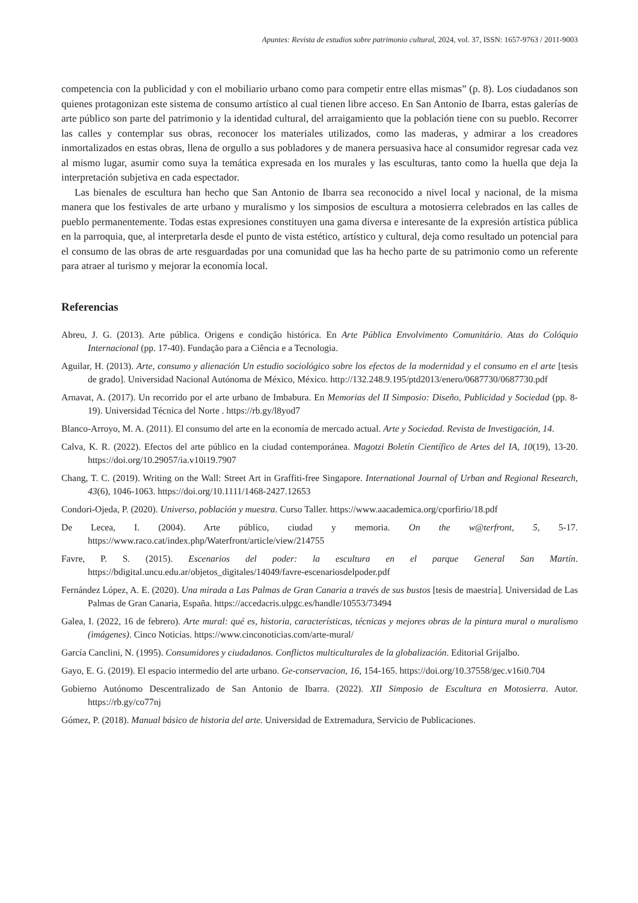Apuntes: Revista de estudios sobre patrimonio cultural, 2024, vol. 37, ISSN: 1657-9763 / 2011-9003
competencia con la publicidad y con el mobiliario urbano como para competir entre ellas mismas” (p. 8). Los ciudadanos son quienes protagonizan este sistema de consumo artístico al cual tienen libre acceso. En San Antonio de Ibarra, estas galerías de arte público son parte del patrimonio y la identidad cultural, del arraigamiento que la población tiene con su pueblo. Recorrer las calles y contemplar sus obras, reconocer los materiales utilizados, como las maderas, y admirar a los creadores inmortalizados en estas obras, llena de orgullo a sus pobladores y de manera persuasiva hace al consumidor regresar cada vez al mismo lugar, asumir como suya la temática expresada en los murales y las esculturas, tanto como la huella que deja la interpretación subjetiva en cada espectador.
Las bienales de escultura han hecho que San Antonio de Ibarra sea reconocido a nivel local y nacional, de la misma manera que los festivales de arte urbano y muralismo y los simposios de escultura a motosierra celebrados en las calles de pueblo permanentemente. Todas estas expresiones constituyen una gama diversa e interesante de la expresión artística pública en la parroquia, que, al interpretarla desde el punto de vista estético, artístico y cultural, deja como resultado un potencial para el consumo de las obras de arte resguardadas por una comunidad que las ha hecho parte de su patrimonio como un referente para atraer al turismo y mejorar la economía local.
Referencias
Abreu, J. G. (2013). Arte pública. Origens e condição histórica. En Arte Pública Envolvimento Comunitário. Atas do Colóquio Internacional (pp. 17-40). Fundação para a Ciência e a Tecnologia.
Aguilar, H. (2013). Arte, consumo y alienación Un estudio sociológico sobre los efectos de la modernidad y el consumo en el arte [tesis de grado]. Universidad Nacional Autónoma de México, México. http://132.248.9.195/ptd2013/enero/0687730/0687730.pdf
Arnavat, A. (2017). Un recorrido por el arte urbano de Imbabura. En Memorias del II Simposio: Diseño, Publicidad y Sociedad (pp. 8-19). Universidad Técnica del Norte . https://rb.gy/l8yod7
Blanco-Arroyo, M. A. (2011). El consumo del arte en la economía de mercado actual. Arte y Sociedad. Revista de Investigación, 14.
Calva, K. R. (2022). Efectos del arte público en la ciudad contemporánea. Magotzi Boletín Científico de Artes del IA, 10(19), 13-20. https://doi.org/10.29057/ia.v10i19.7907
Chang, T. C. (2019). Writing on the Wall: Street Art in Graffiti-free Singapore. International Journal of Urban and Regional Research, 43(6), 1046-1063. https://doi.org/10.1111/1468-2427.12653
Condori-Ojeda, P. (2020). Universo, población y muestra. Curso Taller. https://www.aacademica.org/cporfirio/18.pdf
De Lecea, I. (2004). Arte público, ciudad y memoria. On the w@terfront, 5, 5-17. https://www.raco.cat/index.php/Waterfront/article/view/214755
Favre, P. S. (2015). Escenarios del poder: la escultura en el parque General San Martín. https://bdigital.uncu.edu.ar/objetos_digitales/14049/favre-escenariosdelpoder.pdf
Fernández López, A. E. (2020). Una mirada a Las Palmas de Gran Canaria a través de sus bustos [tesis de maestría]. Universidad de Las Palmas de Gran Canaria, España. https://accedacris.ulpgc.es/handle/10553/73494
Galea, I. (2022, 16 de febrero). Arte mural: qué es, historia, características, técnicas y mejores obras de la pintura mural o muralismo (imágenes). Cinco Noticias. https://www.cinconoticias.com/arte-mural/
García Canclini, N. (1995). Consumidores y ciudadanos. Conflictos multiculturales de la globalización. Editorial Grijalbo.
Gayo, E. G. (2019). El espacio intermedio del arte urbano. Ge-conservacion, 16, 154-165. https://doi.org/10.37558/gec.v16i0.704
Gobierno Autónomo Descentralizado de San Antonio de Ibarra. (2022). XII Simposio de Escultura en Motosierra. Autor. https://rb.gy/co77nj
Gómez, P. (2018). Manual básico de historia del arte. Universidad de Extremadura, Servicio de Publicaciones.